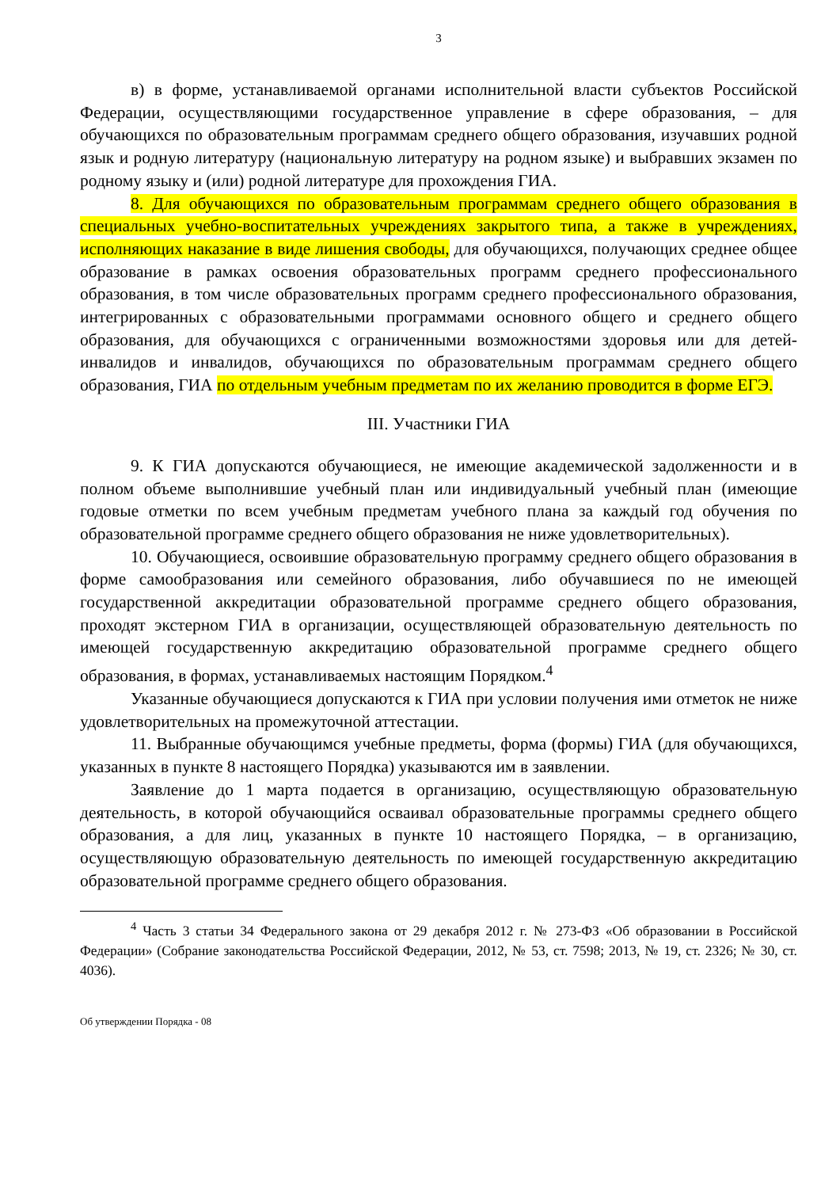3
в) в форме, устанавливаемой органами исполнительной власти субъектов Российской Федерации, осуществляющими государственное управление в сфере образования, – для обучающихся по образовательным программам среднего общего образования, изучавших родной язык и родную литературу (национальную литературу на родном языке) и выбравших экзамен по родному языку и (или) родной литературе для прохождения ГИА.
8. Для обучающихся по образовательным программам среднего общего образования в специальных учебно-воспитательных учреждениях закрытого типа, а также в учреждениях, исполняющих наказание в виде лишения свободы, для обучающихся, получающих среднее общее образование в рамках освоения образовательных программ среднего профессионального образования, в том числе образовательных программ среднего профессионального образования, интегрированных с образовательными программами основного общего и среднего общего образования, для обучающихся с ограниченными возможностями здоровья или для детей-инвалидов и инвалидов, обучающихся по образовательным программам среднего общего образования, ГИА по отдельным учебным предметам по их желанию проводится в форме ЕГЭ.
III. Участники ГИА
9. К ГИА допускаются обучающиеся, не имеющие академической задолженности и в полном объеме выполнившие учебный план или индивидуальный учебный план (имеющие годовые отметки по всем учебным предметам учебного плана за каждый год обучения по образовательной программе среднего общего образования не ниже удовлетворительных).
10. Обучающиеся, освоившие образовательную программу среднего общего образования в форме самообразования или семейного образования, либо обучавшиеся по не имеющей государственной аккредитации образовательной программе среднего общего образования, проходят экстерном ГИА в организации, осуществляющей образовательную деятельность по имеющей государственную аккредитацию образовательной программе среднего общего образования, в формах, устанавливаемых настоящим Порядком.<sup>4</sup>
Указанные обучающиеся допускаются к ГИА при условии получения ими отметок не ниже удовлетворительных на промежуточной аттестации.
11. Выбранные обучающимся учебные предметы, форма (формы) ГИА (для обучающихся, указанных в пункте 8 настоящего Порядка) указываются им в заявлении.
Заявление до 1 марта подается в организацию, осуществляющую образовательную деятельность, в которой обучающийся осваивал образовательные программы среднего общего образования, а для лиц, указанных в пункте 10 настоящего Порядка, – в организацию, осуществляющую образовательную деятельность по имеющей государственную аккредитацию образовательной программе среднего общего образования.
<sup>4</sup> Часть 3 статьи 34 Федерального закона от 29 декабря 2012 г. № 273-ФЗ «Об образовании в Российской Федерации» (Собрание законодательства Российской Федерации, 2012, № 53, ст. 7598; 2013, № 19, ст. 2326; № 30, ст. 4036).
Об утверждении Порядка - 08